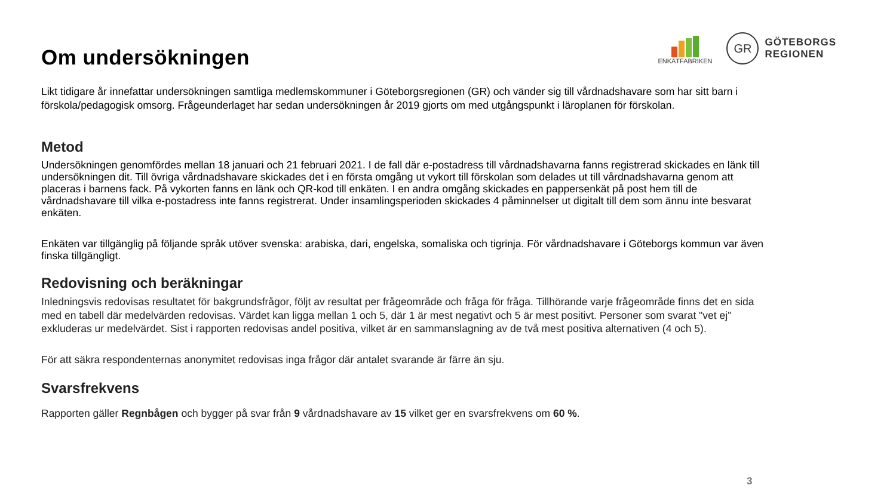ENKÄTFABRIKEN
GR
GÖTEBORGS
REGIONEN
Om undersökningen
Likt tidigare år innefattar undersökningen samtliga medlemskommuner i Göteborgsregionen (GR) och vänder sig till vårdnadshavare som har sitt barn i förskola/pedagogisk omsorg. Frågeunderlaget har sedan undersökningen år 2019 gjorts om med utgångspunkt i läroplanen för förskolan.
Metod
Undersökningen genomfördes mellan 18 januari och 21 februari 2021. I de fall där e-postadress till vårdnadshavarna fanns registrerad skickades en länk till undersökningen dit. Till övriga vårdnadshavare skickades det i en första omgång ut vykort till förskolan som delades ut till vårdnadshavarna genom att placeras i barnens fack. På vykorten fanns en länk och QR-kod till enkäten. I en andra omgång skickades en pappersenkät på post hem till de vårdnadshavare till vilka e-postadress inte fanns registrerat. Under insamlingsperioden skickades 4 påminnelser ut digitalt till dem som ännu inte besvarat enkäten.
Enkäten var tillgänglig på följande språk utöver svenska: arabiska, dari, engelska, somaliska och tigrinja. För vårdnadshavare i Göteborgs kommun var även finska tillgängligt.
Redovisning och beräkningar
Inledningsvis redovisas resultatet för bakgrundsfrågor, följt av resultat per frågeområde och fråga för fråga. Tillhörande varje frågeområde finns det en sida med en tabell där medelvärden redovisas. Värdet kan ligga mellan 1 och 5, där 1 är mest negativt och 5 är mest positivt. Personer som svarat "vet ej" exkluderas ur medelvärdet. Sist i rapporten redovisas andel positiva, vilket är en sammanslagning av de två mest positiva alternativen (4 och 5).
För att säkra respondenternas anonymitet redovisas inga frågor där antalet svarande är färre än sju.
Svarsfrekvens
Rapporten gäller Regnbågen och bygger på svar från 9 vårdnadshavare av 15 vilket ger en svarsfrekvens om 60 %.
3